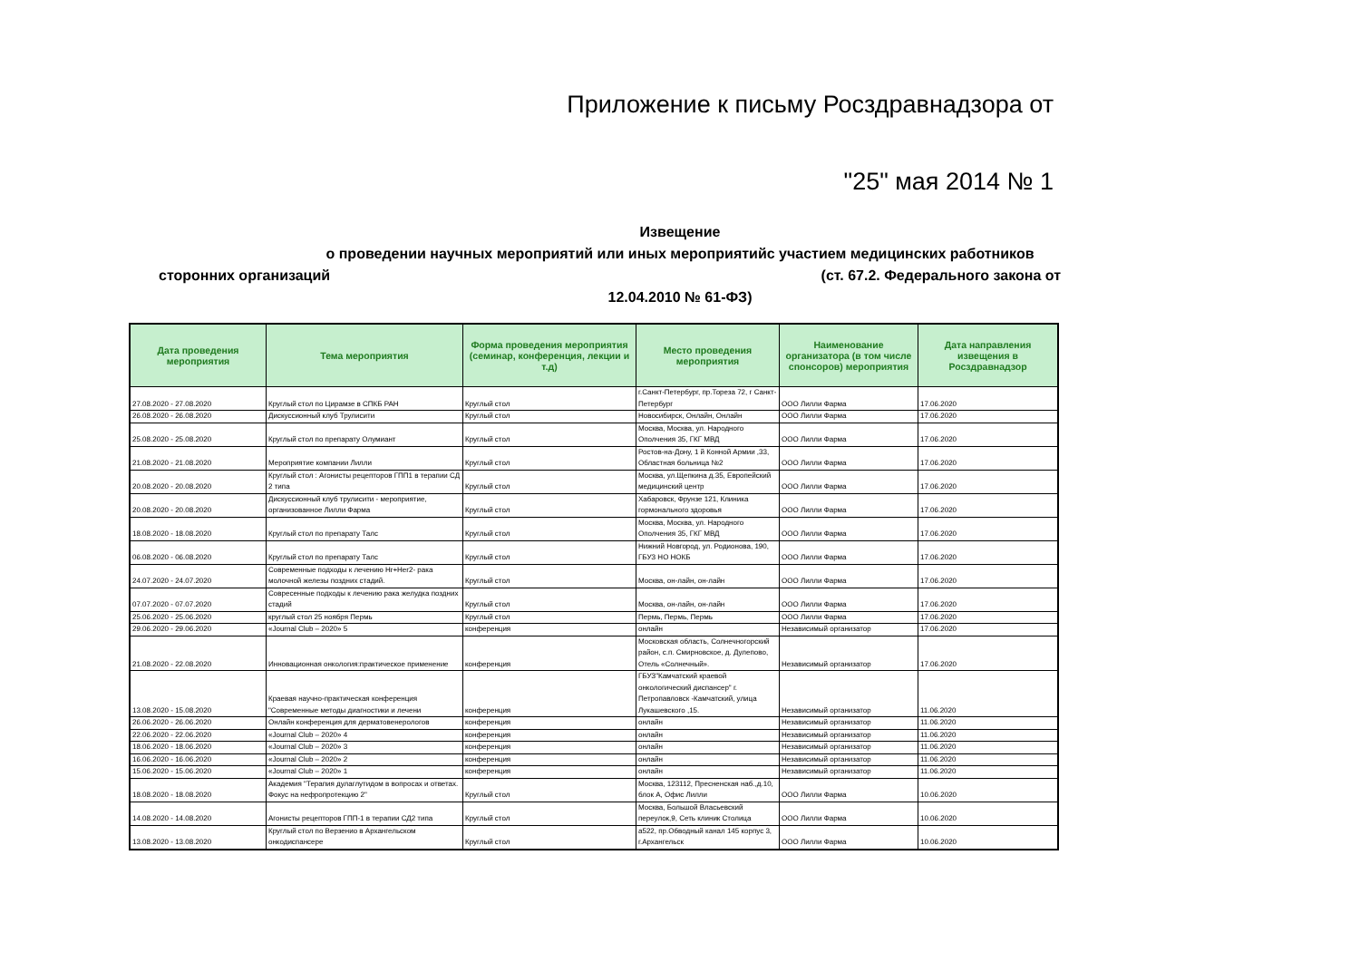Приложение к письму Росздравнадзора от
"25" мая 2014 № 1
Извещение
о проведении научных мероприятий или иных мероприятийс участием медицинских работников
сторонних организаций (ст. 67.2. Федерального закона от
12.04.2010 № 61-ФЗ)
| Дата проведения мероприятия | Тема мероприятия | Форма проведения мероприятия (семинар, конференция, лекции и т.д) | Место проведения мероприятия | Наименование организатора (в том числе спонсоров) мероприятия | Дата направления извещения в Росздравнадзор |
| --- | --- | --- | --- | --- | --- |
| 27.08.2020 - 27.08.2020 | Круглый стол по Цирамзе в СПКБ РАН | Круглый стол | г.Санкт-Петербург, пр.Тореза 72, г Санкт-Петербург | ООО Лилли Фарма | 17.06.2020 |
| 26.08.2020 - 26.08.2020 | Дискуссионный клуб Трулисити | Круглый стол | Новосибирск, Онлайн, Онлайн | ООО Лилли Фарма | 17.06.2020 |
| 25.08.2020 - 25.08.2020 | Круглый стол по препарату Олумиант | Круглый стол | Москва, Москва, ул. Народного Ополчения 35, ГКГ МВД | ООО Лилли Фарма | 17.06.2020 |
| 21.08.2020 - 21.08.2020 | Мероприятие компании Лилли | Круглый стол | Ростов-на-Дону, 1 й Конной Армии ,33, Областная больница №2 | ООО Лилли Фарма | 17.06.2020 |
| 20.08.2020 - 20.08.2020 | Круглый стол : Агонисты рецепторов ГПП1 в терапии СД 2 типа | Круглый стол | Москва, ул.Щепкина д.35, Европейский медицинский центр | ООО Лилли Фарма | 17.06.2020 |
| 20.08.2020 - 20.08.2020 | Дискуссионный клуб трулисити - мероприятие, организованное Лилли Фарма | Круглый стол | Хабаровск, Фрунзе 121, Клиника гормонального здоровья | ООО Лилли Фарма | 17.06.2020 |
| 18.08.2020 - 18.08.2020 | Круглый стол по препарату Талс | Круглый стол | Москва, Москва, ул. Народного Ополчения 35, ГКГ МВД | ООО Лилли Фарма | 17.06.2020 |
| 06.08.2020 - 06.08.2020 | Круглый стол по препарату Талс | Круглый стол | Нижний Новгород, ул. Родионова, 190, ГБУЗ НО НОКБ | ООО Лилли Фарма | 17.06.2020 |
| 24.07.2020 - 24.07.2020 | Современные подходы к лечению Hr+Her2- рака молочной железы поздних стадий. | Круглый стол | Москва, он-лайн, он-лайн | ООО Лилли Фарма | 17.06.2020 |
| 07.07.2020 - 07.07.2020 | Совресенные подходы к лечению рака желудка поздних стадий | Круглый стол | Москва, он-лайн, он-лайн | ООО Лилли Фарма | 17.06.2020 |
| 25.06.2020 - 25.06.2020 | круглый стол 25 ноября Пермь | Круглый стол | Пермь, Пермь, Пермь | ООО Лилли Фарма | 17.06.2020 |
| 29.06.2020 - 29.06.2020 | «Journal Club – 2020» 5 | конференция | онлайн | Независимый организатор | 17.06.2020 |
| 21.08.2020 - 22.08.2020 | Инновационная онкология:практическое применение | конференция | Московская область, Солнечногорский район, с.п. Смирновское, д. Дулепово, Отель «Солнечный». | Независимый организатор | 17.06.2020 |
| 13.08.2020 - 15.08.2020 | Краевая научно-практическая конференция "Современные методы диагностики и лечени | конференция | ГБУЗ"Камчатский краевой онкологический диспансер" г. Петропавловск -Камчатский, улица Лукашевского ,15. | Независимый организатор | 11.06.2020 |
| 26.06.2020 - 26.06.2020 | Онлайн конференция для дерматовенерологов | конференция | онлайн | Независимый организатор | 11.06.2020 |
| 22.06.2020 - 22.06.2020 | «Journal Club – 2020» 4 | конференция | онлайн | Независимый организатор | 11.06.2020 |
| 18.06.2020 - 18.06.2020 | «Journal Club – 2020» 3 | конференция | онлайн | Независимый организатор | 11.06.2020 |
| 16.06.2020 - 16.06.2020 | «Journal Club – 2020» 2 | конференция | онлайн | Независимый организатор | 11.06.2020 |
| 15.06.2020 - 15.06.2020 | «Journal Club – 2020» 1 | конференция | онлайн | Независимый организатор | 11.06.2020 |
| 18.08.2020 - 18.08.2020 | Академия "Терапия дулаглутидом в вопросах и ответах. Фокус на нефропротекцию 2" | Круглый стол | Москва, 123112, Пресненская наб.,д.10, блок А, Офис Лилли | ООО Лилли Фарма | 10.06.2020 |
| 14.08.2020 - 14.08.2020 | Агонисты рецепторов ГПП-1 в терапии СД2 типа | Круглый стол | Москва, Большой Власьевский переулок,9, Сеть клиник Столица | ООО Лилли Фарма | 10.06.2020 |
| 13.08.2020 - 13.08.2020 | Круглый стол по Верзенио в Архангельском онкодиспансере | Круглый стол | а522, пр.Обводный канал 145 корпус 3, г.Архангельск | ООО Лилли Фарма | 10.06.2020 |